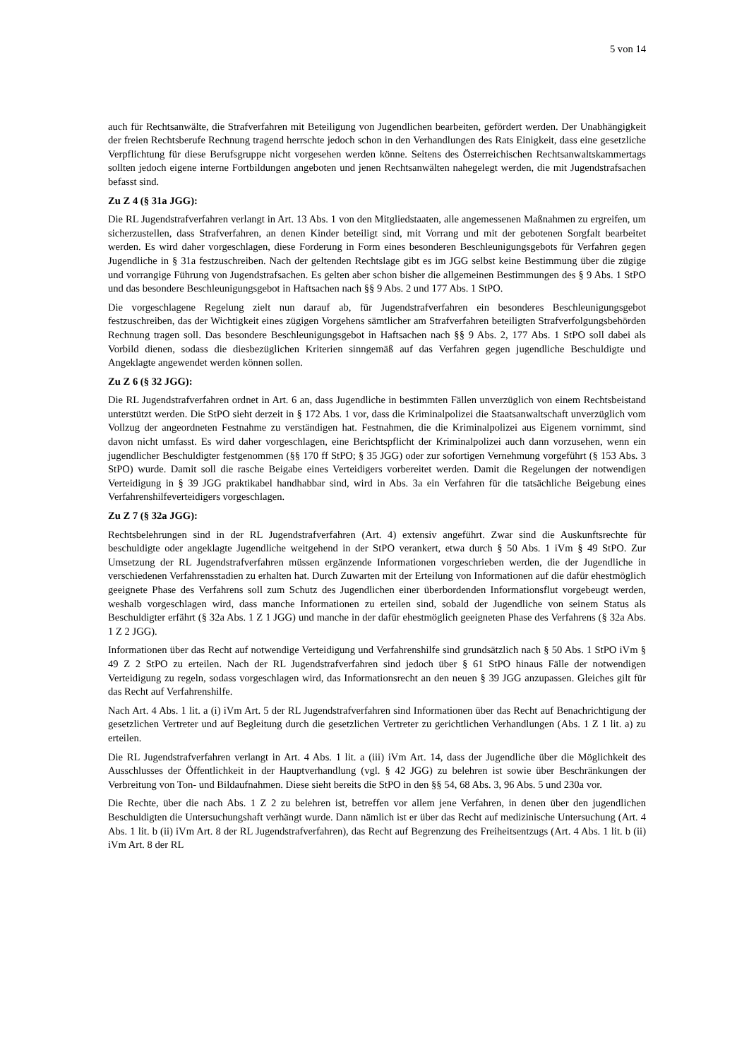5 von 14
auch für Rechtsanwälte, die Strafverfahren mit Beteiligung von Jugendlichen bearbeiten, gefördert werden. Der Unabhängigkeit der freien Rechtsberufe Rechnung tragend herrschte jedoch schon in den Verhandlungen des Rats Einigkeit, dass eine gesetzliche Verpflichtung für diese Berufsgruppe nicht vorgesehen werden könne. Seitens des Österreichischen Rechtsanwaltskammertags sollten jedoch eigene interne Fortbildungen angeboten und jenen Rechtsanwälten nahegelegt werden, die mit Jugendstrafsachen befasst sind.
Zu Z 4 (§ 31a JGG):
Die RL Jugendstrafverfahren verlangt in Art. 13 Abs. 1 von den Mitgliedstaaten, alle angemessenen Maßnahmen zu ergreifen, um sicherzustellen, dass Strafverfahren, an denen Kinder beteiligt sind, mit Vorrang und mit der gebotenen Sorgfalt bearbeitet werden. Es wird daher vorgeschlagen, diese Forderung in Form eines besonderen Beschleunigungsgebots für Verfahren gegen Jugendliche in § 31a festzuschreiben. Nach der geltenden Rechtslage gibt es im JGG selbst keine Bestimmung über die zügige und vorrangige Führung von Jugendstrafsachen. Es gelten aber schon bisher die allgemeinen Bestimmungen des § 9 Abs. 1 StPO und das besondere Beschleunigungsgebot in Haftsachen nach §§ 9 Abs. 2 und 177 Abs. 1 StPO.
Die vorgeschlagene Regelung zielt nun darauf ab, für Jugendstrafverfahren ein besonderes Beschleunigungsgebot festzuschreiben, das der Wichtigkeit eines zügigen Vorgehens sämtlicher am Strafverfahren beteiligten Strafverfolgungsbehörden Rechnung tragen soll. Das besondere Beschleunigungsgebot in Haftsachen nach §§ 9 Abs. 2, 177 Abs. 1 StPO soll dabei als Vorbild dienen, sodass die diesbezüglichen Kriterien sinngemäß auf das Verfahren gegen jugendliche Beschuldigte und Angeklagte angewendet werden können sollen.
Zu Z 6 (§ 32 JGG):
Die RL Jugendstrafverfahren ordnet in Art. 6 an, dass Jugendliche in bestimmten Fällen unverzüglich von einem Rechtsbeistand unterstützt werden. Die StPO sieht derzeit in § 172 Abs. 1 vor, dass die Kriminalpolizei die Staatsanwaltschaft unverzüglich vom Vollzug der angeordneten Festnahme zu verständigen hat. Festnahmen, die die Kriminalpolizei aus Eigenem vornimmt, sind davon nicht umfasst. Es wird daher vorgeschlagen, eine Berichtspflicht der Kriminalpolizei auch dann vorzusehen, wenn ein jugendlicher Beschuldigter festgenommen (§§ 170 ff StPO; § 35 JGG) oder zur sofortigen Vernehmung vorgeführt (§ 153 Abs. 3 StPO) wurde. Damit soll die rasche Beigabe eines Verteidigers vorbereitet werden. Damit die Regelungen der notwendigen Verteidigung in § 39 JGG praktikabel handhabbar sind, wird in Abs. 3a ein Verfahren für die tatsächliche Beigebung eines Verfahrenshilfeverteidigers vorgeschlagen.
Zu Z 7 (§ 32a JGG):
Rechtsbelehrungen sind in der RL Jugendstrafverfahren (Art. 4) extensiv angeführt. Zwar sind die Auskunftsrechte für beschuldigte oder angeklagte Jugendliche weitgehend in der StPO verankert, etwa durch § 50 Abs. 1 iVm § 49 StPO. Zur Umsetzung der RL Jugendstrafverfahren müssen ergänzende Informationen vorgeschrieben werden, die der Jugendliche in verschiedenen Verfahrensstadien zu erhalten hat. Durch Zuwarten mit der Erteilung von Informationen auf die dafür ehestmöglich geeignete Phase des Verfahrens soll zum Schutz des Jugendlichen einer überbordenden Informationsflut vorgebeugt werden, weshalb vorgeschlagen wird, dass manche Informationen zu erteilen sind, sobald der Jugendliche von seinem Status als Beschuldigter erfährt (§ 32a Abs. 1 Z 1 JGG) und manche in der dafür ehestmöglich geeigneten Phase des Verfahrens (§ 32a Abs. 1 Z 2 JGG).
Informationen über das Recht auf notwendige Verteidigung und Verfahrenshilfe sind grundsätzlich nach § 50 Abs. 1 StPO iVm § 49 Z 2 StPO zu erteilen. Nach der RL Jugendstrafverfahren sind jedoch über § 61 StPO hinaus Fälle der notwendigen Verteidigung zu regeln, sodass vorgeschlagen wird, das Informationsrecht an den neuen § 39 JGG anzupassen. Gleiches gilt für das Recht auf Verfahrenshilfe.
Nach Art. 4 Abs. 1 lit. a (i) iVm Art. 5 der RL Jugendstrafverfahren sind Informationen über das Recht auf Benachrichtigung der gesetzlichen Vertreter und auf Begleitung durch die gesetzlichen Vertreter zu gerichtlichen Verhandlungen (Abs. 1 Z 1 lit. a) zu erteilen.
Die RL Jugendstrafverfahren verlangt in Art. 4 Abs. 1 lit. a (iii) iVm Art. 14, dass der Jugendliche über die Möglichkeit des Ausschlusses der Öffentlichkeit in der Hauptverhandlung (vgl. § 42 JGG) zu belehren ist sowie über Beschränkungen der Verbreitung von Ton- und Bildaufnahmen. Diese sieht bereits die StPO in den §§ 54, 68 Abs. 3, 96 Abs. 5 und 230a vor.
Die Rechte, über die nach Abs. 1 Z 2 zu belehren ist, betreffen vor allem jene Verfahren, in denen über den jugendlichen Beschuldigten die Untersuchungshaft verhängt wurde. Dann nämlich ist er über das Recht auf medizinische Untersuchung (Art. 4 Abs. 1 lit. b (ii) iVm Art. 8 der RL Jugendstrafverfahren), das Recht auf Begrenzung des Freiheitsentzugs (Art. 4 Abs. 1 lit. b (ii) iVm Art. 8 der RL